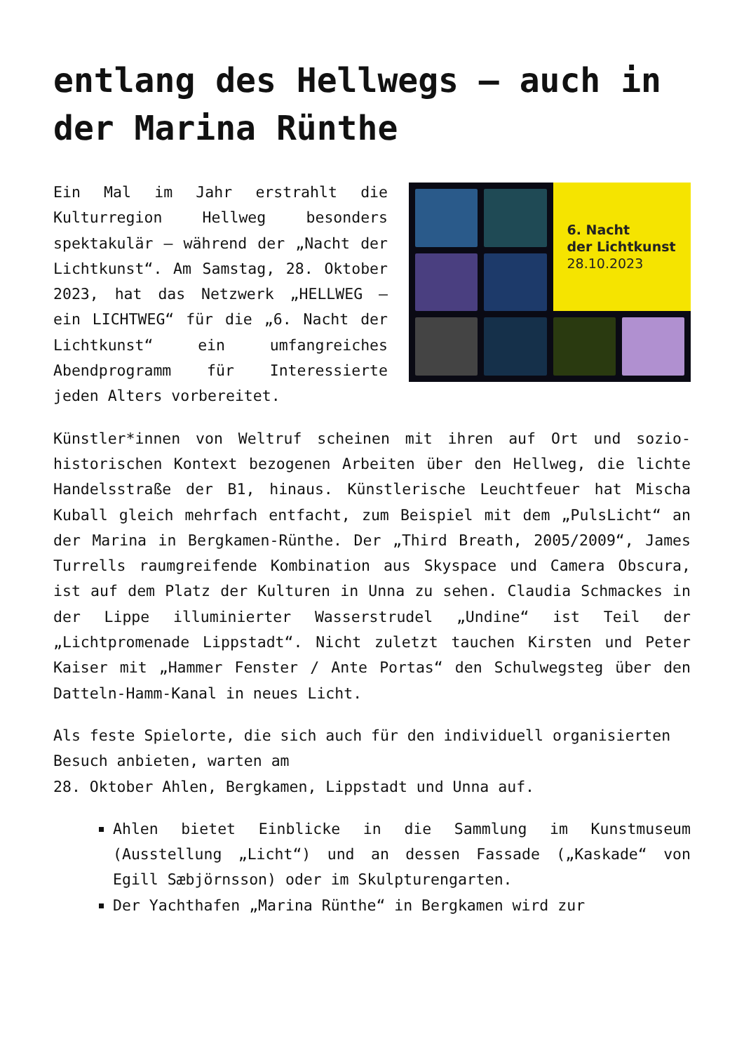entlang des Hellwegs – auch in der Marina Rünthe
6. Nacht
der Lichtkunst
28.10.2023
Ein Mal im Jahr erstrahlt die Kulturregion Hellweg besonders spektakulär – während der „Nacht der Lichtkunst“. Am Samstag, 28. Oktober 2023, hat das Netzwerk „HELLWEG – ein LICHTWEG“ für die „6. Nacht der Lichtkunst“ ein umfangreiches Abendprogramm für Interessierte jeden Alters vorbereitet.
Künstler*innen von Weltruf scheinen mit ihren auf Ort und sozio-historischen Kontext bezogenen Arbeiten über den Hellweg, die lichte Handelsstraße der B1, hinaus. Künstlerische Leuchtfeuer hat Mischa Kuball gleich mehrfach entfacht, zum Beispiel mit dem „PulsLicht“ an der Marina in Bergkamen-Rünthe. Der „Third Breath, 2005/2009“, James Turrells raumgreifende Kombination aus Skyspace und Camera Obscura, ist auf dem Platz der Kulturen in Unna zu sehen. Claudia Schmackes in der Lippe illuminierter Wasserstrudel „Undine“ ist Teil der „Lichtpromenade Lippstadt“. Nicht zuletzt tauchen Kirsten und Peter Kaiser mit „Hammer Fenster / Ante Portas“ den Schulwegsteg über den Datteln-Hamm-Kanal in neues Licht.
Als feste Spielorte, die sich auch für den individuell organisierten Besuch anbieten, warten am
28. Oktober Ahlen, Bergkamen, Lippstadt und Unna auf.
Ahlen bietet Einblicke in die Sammlung im Kunstmuseum (Ausstellung „Licht“) und an dessen Fassade („Kaskade“ von Egill Sæbjörnsson) oder im Skulpturengarten.
Der Yachthafen „Marina Rünthe“ in Bergkamen wird zur